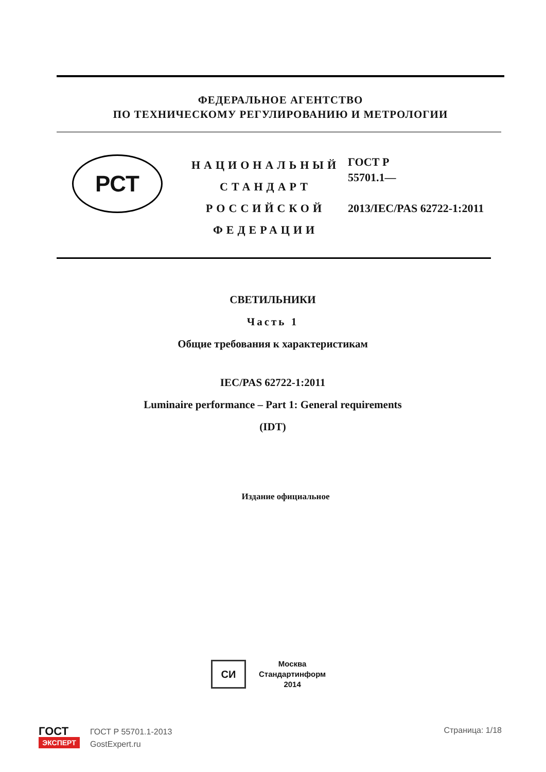ФЕДЕРАЛЬНОЕ АГЕНТСТВО
ПО ТЕХНИЧЕСКОМУ РЕГУЛИРОВАНИЮ И МЕТРОЛОГИИ
РСТ
НАЦИОНАЛЬНЫЙ
СТАНДАРТ
РОССИЙСКОЙ
ФЕДЕРАЦИИ
ГОСТ Р
55701.1—
2013/IEC/PAS 62722-1:2011
СВЕТИЛЬНИКИ
Часть 1
Общие требования к характеристикам
IEC/PAS 62722-1:2011
Luminaire performance – Part 1: General requirements
(IDT)
Издание официальное
СИ
Москва
Стандартинформ
2014
ГОСТ
ЭКСПЕРТ
ГОСТ Р 55701.1-2013
GostExpert.ru
Страница: 1/18